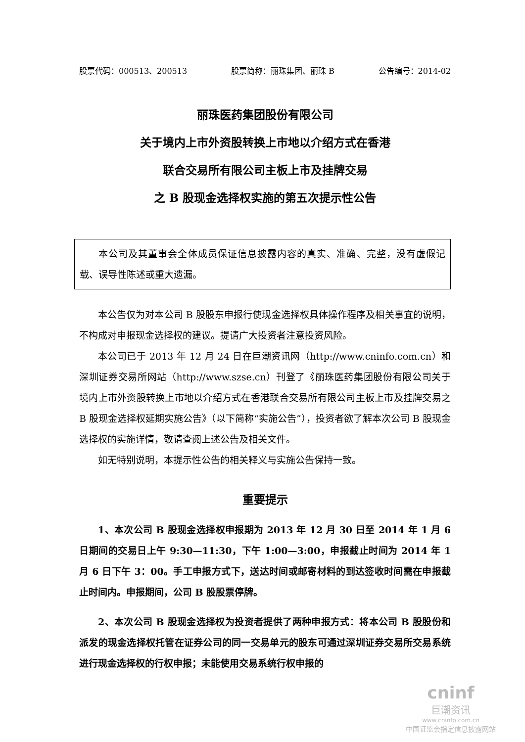股票代码：000513、200513 股票简称：丽珠集团、丽珠 B 公告编号：2014-02
丽珠医药集团股份有限公司
关于境内上市外资股转换上市地以介绍方式在香港
联合交易所有限公司主板上市及挂牌交易
之 B 股现金选择权实施的第五次提示性公告
本公司及其董事会全体成员保证信息披露内容的真实、准确、完整，没有虚假记载、误导性陈述或重大遗漏。
本公告仅为对本公司 B 股股东申报行使现金选择权具体操作程序及相关事宜的说明，不构成对申报现金选择权的建议。提请广大投资者注意投资风险。
本公司已于 2013 年 12 月 24 日在巨潮资讯网（http://www.cninfo.com.cn）和深圳证券交易所网站（http://www.szse.cn）刊登了《丽珠医药集团股份有限公司关于境内上市外资股转换上市地以介绍方式在香港联合交易所有限公司主板上市及挂牌交易之 B 股现金选择权延期实施公告》（以下简称“实施公告”），投资者欲了解本次公司 B 股现金选择权的实施详情，敬请查阅上述公告及相关文件。
如无特别说明，本提示性公告的相关释义与实施公告保持一致。
重要提示
1、本次公司 B 股现金选择权申报期为 2013 年 12 月 30 日至 2014 年 1 月 6 日期间的交易日上午 9:30—11:30，下午 1:00—3:00，申报截止时间为 2014 年 1 月 6 日下午 3：00。手工申报方式下，送达时间或邮寄材料的到达签收时间需在申报截止时间内。申报期间，公司 B 股股票停牌。
2、本次公司 B 股现金选择权为投资者提供了两种申报方式：将本公司 B 股股份和派发的现金选择权托管在证券公司的同一交易单元的股东可通过深圳证券交易所交易系统进行现金选择权的行权申报；未能使用交易系统行权申报的
cninf
巨潮资讯
www.cninfo.com.cn
中国证监会指定信息披露网站